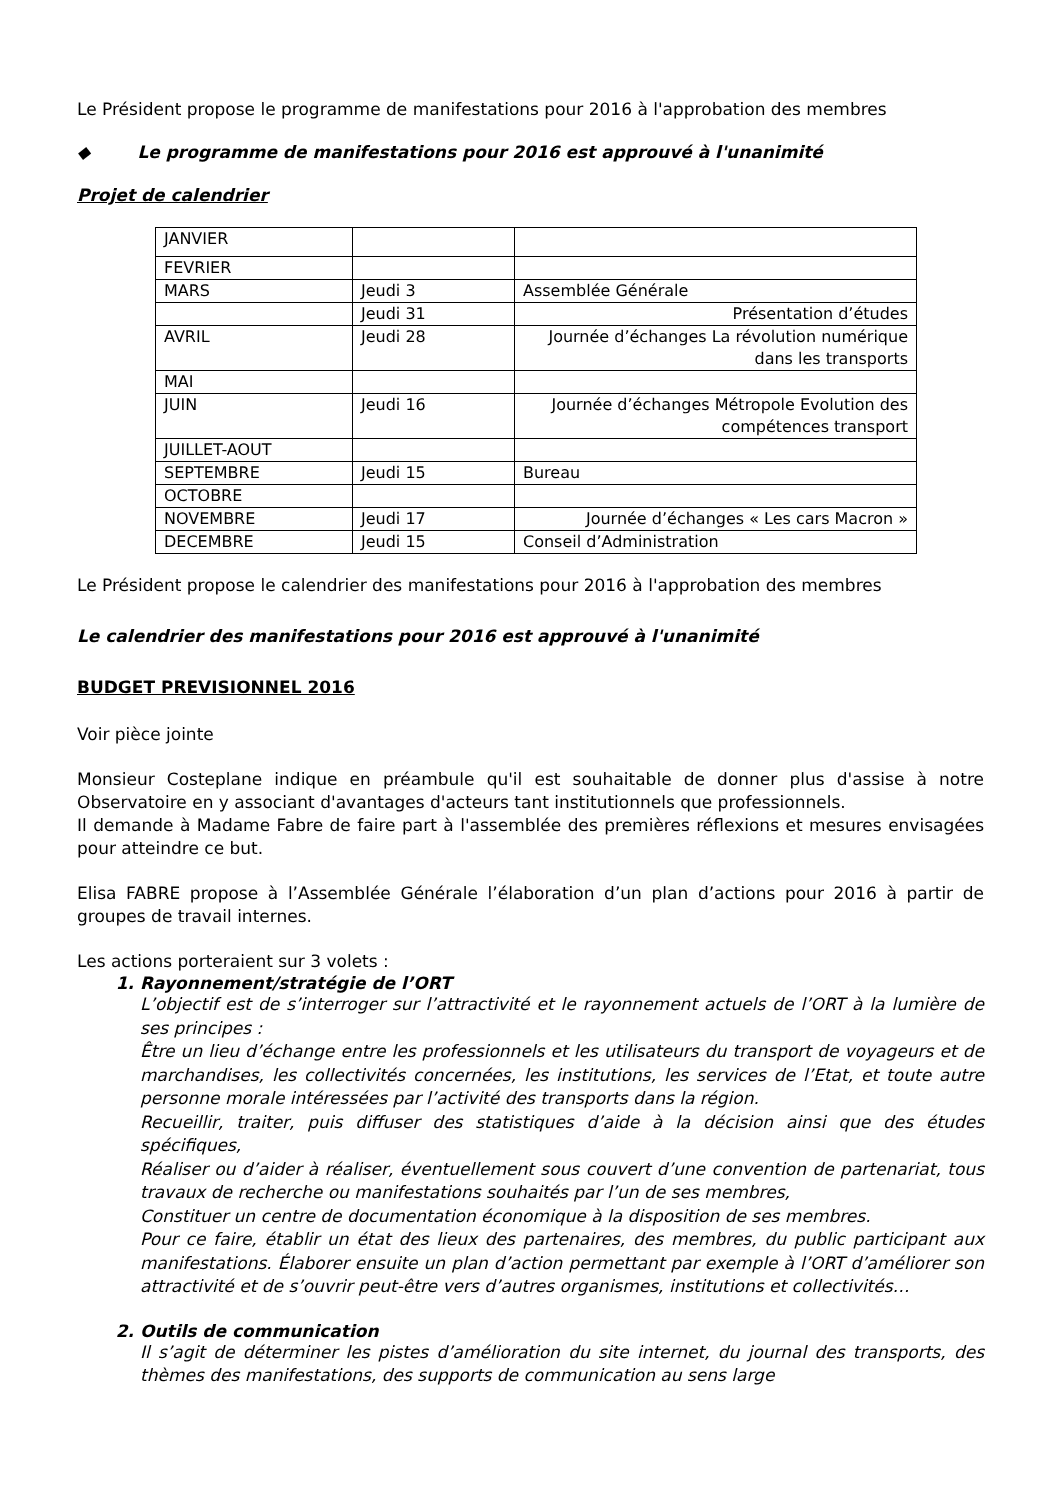Le Président propose le programme de manifestations pour 2016 à l'approbation des membres
◆ Le programme de manifestations pour 2016 est approuvé à l'unanimité
Projet de calendrier
| JANVIER | | |
| FEVRIER | | |
| MARS | Jeudi 3 | Assemblée Générale |
| | Jeudi 31 | Présentation d’études |
| AVRIL | Jeudi 28 | Journée d’échanges La révolution numérique dans les transports |
| MAI | | |
| JUIN | Jeudi 16 | Journée d’échanges Métropole Evolution des compétences transport |
| JUILLET-AOUT | | |
| SEPTEMBRE | Jeudi 15 | Bureau |
| OCTOBRE | | |
| NOVEMBRE | Jeudi 17 | Journée d’échanges « Les cars Macron » |
| DECEMBRE | Jeudi 15 | Conseil d’Administration |
Le Président propose le calendrier des manifestations pour 2016 à l'approbation des membres
Le calendrier des manifestations pour 2016 est approuvé à l'unanimité
BUDGET PREVISIONNEL 2016
Voir pièce jointe
Monsieur Costeplane indique en préambule qu'il est souhaitable de donner plus d'assise à notre Observatoire en y associant d'avantages d'acteurs tant institutionnels que professionnels.
Il demande à Madame Fabre de faire part à l'assemblée des premières réflexions et mesures envisagées pour atteindre ce but.
Elisa FABRE propose à l’Assemblée Générale l’élaboration d’un plan d’actions pour 2016 à partir de groupes de travail internes.
Les actions porteraient sur 3 volets :
1. Rayonnement/stratégie de l’ORT
L’objectif est de s’interroger sur l’attractivité et le rayonnement actuels de l’ORT à la lumière de ses principes :
Être un lieu d’échange entre les professionnels et les utilisateurs du transport de voyageurs et de marchandises, les collectivités concernées, les institutions, les services de l’Etat, et toute autre personne morale intéressées par l’activité des transports dans la région.
Recueillir, traiter, puis diffuser des statistiques d’aide à la décision ainsi que des études spécifiques,
Réaliser ou d’aider à réaliser, éventuellement sous couvert d’une convention de partenariat, tous travaux de recherche ou manifestations souhaités par l’un de ses membres,
Constituer un centre de documentation économique à la disposition de ses membres.
Pour ce faire, établir un état des lieux des partenaires, des membres, du public participant aux manifestations. Élaborer ensuite un plan d’action permettant par exemple à l’ORT d’améliorer son attractivité et de s’ouvrir peut-être vers d’autres organismes, institutions et collectivités…
2. Outils de communication
Il s’agit de déterminer les pistes d’amélioration du site internet, du journal des transports, des thèmes des manifestations, des supports de communication au sens large